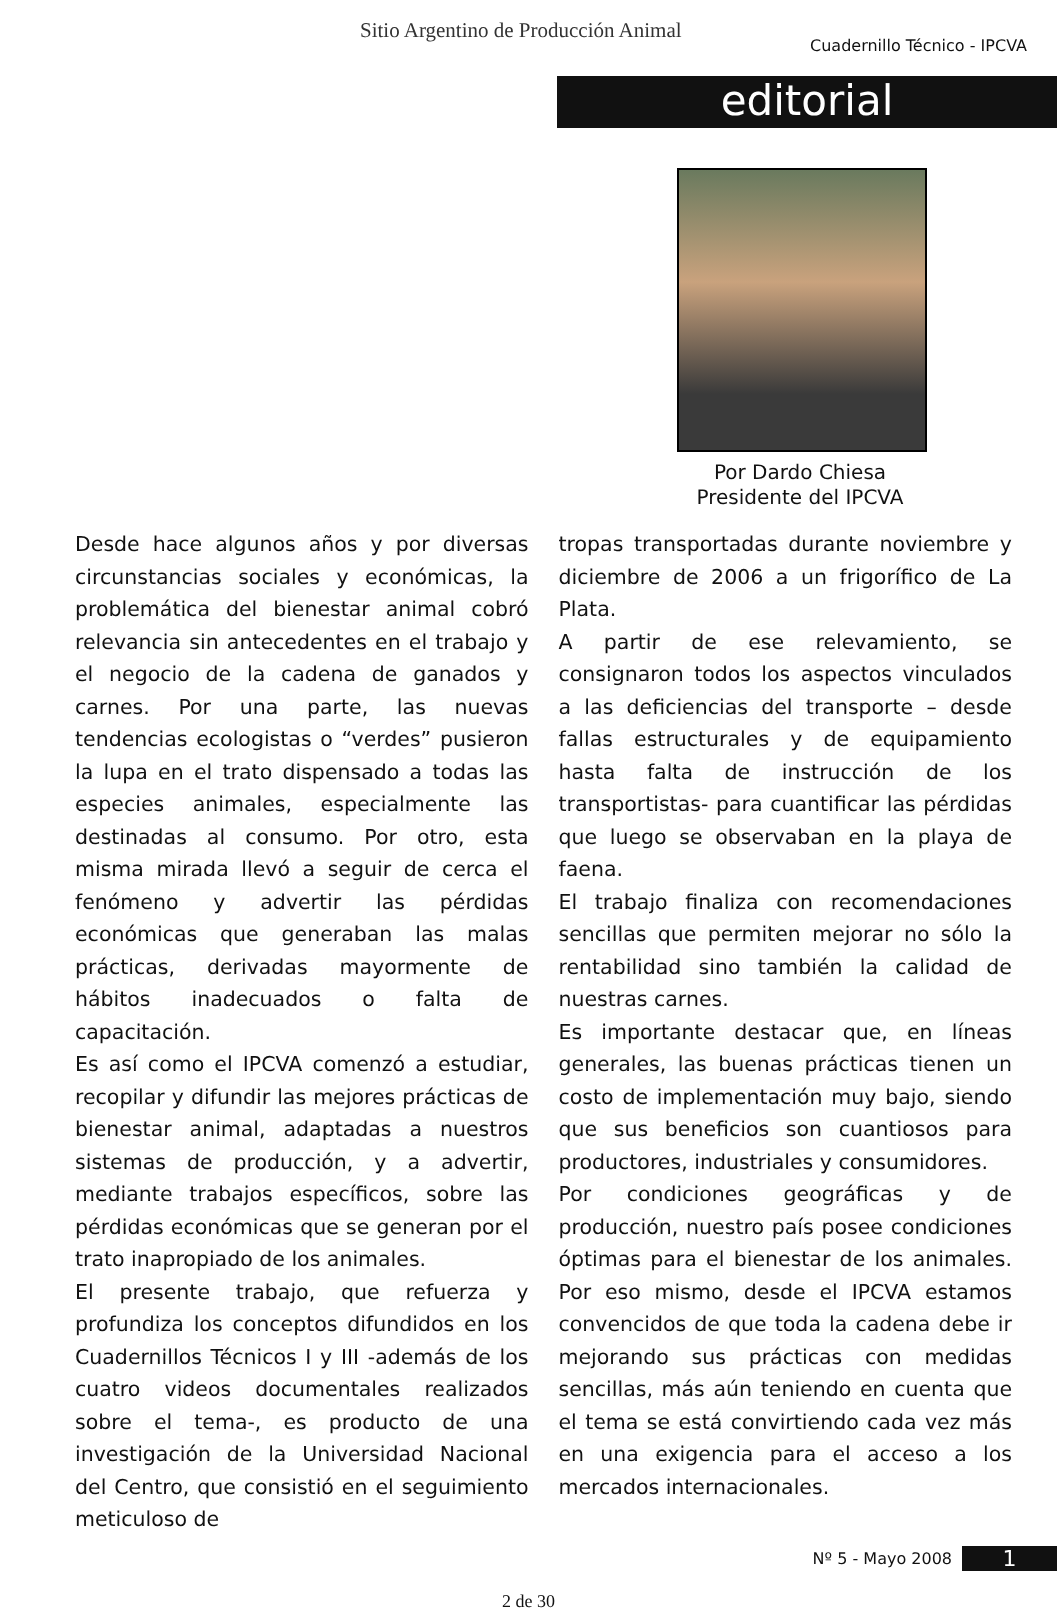Sitio Argentino de Producción Animal Cuadernillo Técnico - IPCVA
editorial
Por Dardo Chiesa
Presidente del IPCVA
Desde hace algunos años y por diversas circunstancias sociales y económicas, la problemática del bienestar animal cobró relevancia sin antecedentes en el trabajo y el negocio de la cadena de ganados y carnes. Por una parte, las nuevas tendencias ecologistas o “verdes” pusieron la lupa en el trato dispensado a todas las especies animales, especialmente las destinadas al consumo. Por otro, esta misma mirada llevó a seguir de cerca el fenómeno y advertir las pérdidas económicas que generaban las malas prácticas, derivadas mayormente de hábitos inadecuados o falta de capacitación.
Es así como el IPCVA comenzó a estudiar, recopilar y difundir las mejores prácticas de bienestar animal, adaptadas a nuestros sistemas de producción, y a advertir, mediante trabajos específicos, sobre las pérdidas económicas que se generan por el trato inapropiado de los animales.
El presente trabajo, que refuerza y profundiza los conceptos difundidos en los Cuadernillos Técnicos I y III -además de los cuatro videos documentales realizados sobre el tema-, es producto de una investigación de la Universidad Nacional del Centro, que consistió en el seguimiento meticuloso de
tropas transportadas durante noviembre y diciembre de 2006 a un frigorífico de La Plata.
A partir de ese relevamiento, se consignaron todos los aspectos vinculados a las deficiencias del transporte – desde fallas estructurales y de equipamiento hasta falta de instrucción de los transportistas- para cuantificar las pérdidas que luego se observaban en la playa de faena.
El trabajo finaliza con recomendaciones sencillas que permiten mejorar no sólo la rentabilidad sino también la calidad de nuestras carnes.
Es importante destacar que, en líneas generales, las buenas prácticas tienen un costo de implementación muy bajo, siendo que sus beneficios son cuantiosos para productores, industriales y consumidores.
Por condiciones geográficas y de producción, nuestro país posee condiciones óptimas para el bienestar de los animales. Por eso mismo, desde el IPCVA estamos convencidos de que toda la cadena debe ir mejorando sus prácticas con medidas sencillas, más aún teniendo en cuenta que el tema se está convirtiendo cada vez más en una exigencia para el acceso a los mercados internacionales.
Nº 5 - Mayo 2008 1
2 de 30